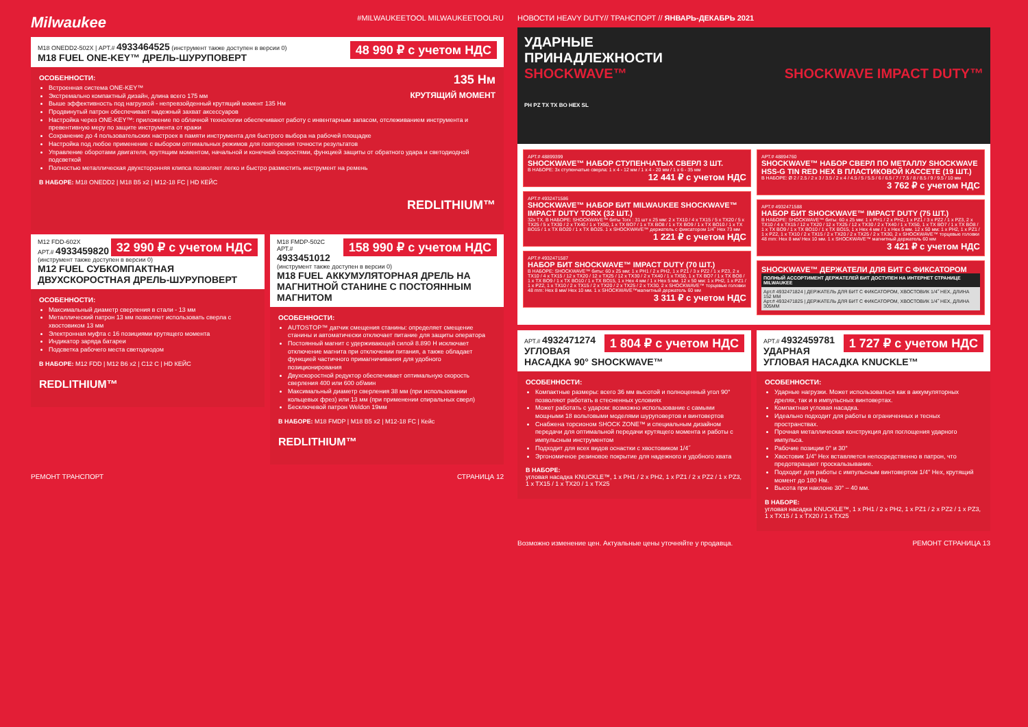Milwaukee #MILWAUKEETOOL MILWAUKEETOOLRU
48 990 ₽ с учетом НДС M18 ONEDD2-502X | АРТ.# 4933464525 (инструмент также доступен в версии 0)
M18 FUEL ONE-KEY™ ДРЕЛЬ-ШУРУПОВЕРТ
135 Нм
КРУТЯЩИЙ МОМЕНТ
ОСОБЕННОСТИ:
Встроенная система ONE-KEY™
Экстремально компактный дизайн, длина всего 175 мм
Выше эффективность под нагрузкой - непревзойденный крутящий момент 135 Нм
Продвинутый патрон обеспечивает надежный захват аксессуаров
Настройка через ONE-KEY™: приложение по облачной технологии обеспечивают работу с инвентарным запасом, отслеживанием инструмента и превентивную меру по защите инструмента от кражи
Сохранение до 4 пользовательских настроек в памяти инструмента для быстрого выбора на рабочей площадке
Настройка под любое применение с выбором оптимальных режимов для повторения точности результатов
Управление оборотами двигателя, крутящим моментом, начальной и конечной скоростями, функцией защиты от обратного удара и светодиодной подсветкой
Полностью металлическая двухсторонняя клипса позволяет легко и быстро разместить инструмент на ремень
В НАБОРЕ: M18 ONEDD2 | M18 B5 x2 | M12-18 FC | HD КЕЙС
REDLITHIUM™
32 990 ₽ с учетом НДС M12 FDD-602X
АРТ.# 4933459820 (инструмент также доступен в версии 0)
M12 FUEL СУБКОМПАКТНАЯ ДВУХСКОРОСТНАЯ ДРЕЛЬ-ШУРУПОВЕРТ
ОСОБЕННОСТИ:
Максимальный диаметр сверления в стали - 13 мм
Металлический патрон 13 мм позволяет использовать сверла с хвостовиком 13 мм
Электронная муфта с 16 позициями крутящего момента
Индикатор заряда батареи
Подсветка рабочего места светодиодом
В НАБОРЕ: M12 FDD | M12 B6 x2 | C12 C | HD КЕЙС
REDLITHIUM™
158 990 ₽ с учетом НДС M18 FMDP-502C
АРТ.# 4933451012 (инструмент также доступен в версии 0)
M18 FUEL АККУМУЛЯТОРНАЯ ДРЕЛЬ НА МАГНИТНОЙ СТАНИНЕ С ПОСТОЯННЫМ МАГНИТОМ
ОСОБЕННОСТИ:
AUTOSTOP™ датчик смещения станины: определяет смещение станины и автоматически отключает питание для защиты оператора
Постоянный магнит с удерживающей силой 8.890 Н исключает отключение магнита при отключении питания, а также обладает функцией частичного примагничивания для удобного позиционирования
Двухскоростной редуктор обеспечивает оптимальную скорость сверления 400 или 600 об\мин
Максимальный диаметр сверления 38 мм (при использовании кольцевых фрез) или 13 мм (при применении спиральных сверл)
Бесключевой патрон Weldon 19мм
В НАБОРЕ: M18 FMDP | M18 B5 x2 | M12-18 FC | Кейс
REDLITHIUM™
РЕМОНТ ТРАНСПОРТ СТРАНИЦА 12
НОВОСТИ HEAVY DUTY// ТРАНСПОРТ // ЯНВАРЬ-ДЕКАБРЬ 2021
УДАРНЫЕ
ПРИНАДЛЕЖНОСТИ
SHOCKWAVE™ SHOCKWAVE IMPACT DUTY™
PH PZ TX TX BO HEX SL
АРТ.# 48899399
SHOCKWAVE™ НАБОР СТУПЕНЧАТЫХ СВЕРЛ 3 ШТ.
В НАБОРЕ: 3х ступенчатые сверла: 1 x 4 - 12 мм / 1 x 4 - 20 мм / 1 x 6 - 35 мм
12 441 ₽ с учетом НДС
АРТ.# 4932471586
SHOCKWAVE™ НАБОР БИТ MILWAUKEE SHOCKWAVE™ IMPACT DUTY TORX (32 ШТ.)
32x TX. В НАБОРЕ: SHOCKWAVE™ биты Torx : 31 шт x 25 мм: 2 x TX10 / 4 x TX15 / 5 x TX20 / 5 x TX25 / 5 x TX30 / 2 x TX40 / 1 x TX50, 1 x TX BO7 / 1 x TX BO8 / 1 x TX BO9 / 1 x TX BO10 / 1 x TX BO15 / 1 x TX BO20 / 1 x TX BO25. 1 x SHOCKWAVE™ держатель с фиксатором 1/4˝ Hex 73 мм
1 221 ₽ с учетом НДС
АРТ.# 4932471587
НАБОР БИТ SHOCKWAVE™ IMPACT DUTY (70 ШТ.)
В НАБОРЕ: SHOCKWAVE™ биты: 60 x 25 мм: 1 x PH1 / 2 x PH2, 1 x PZ1 / 3 x PZ2 / 1 x PZ3, 2 x TX10 / 4 x TX15 / 12 x TX20 / 12 x TX25 / 12 x TX30 / 2 x TX40 / 1 x TX50, 1 x TX BO7 / 1 x TX BO8 / 1 x TX BO9 / 1 x TX BO10 / 1 x TX BO15, 1 x Hex 4 мм / 1 x Hex 5 мм. 12 x 50 мм: 1 x PH2, 1 x PZ1 / 1 x PZ2, 1 x TX10 / 2 x TX15 / 2 x TX20 / 2 x TX25 / 2 x TX30. 2 x SHOCKWAVE™ торцевые головки 48 mm: Hex 8 мм/ Hex 10 мм. 1 x SHOCKWAVE™магнитный держатель 60 мм
3 311 ₽ с учетом НДС
АРТ.# 48894760
SHOCKWAVE™ НАБОР СВЕРЛ ПО МЕТАЛЛУ SHOCKWAVE HSS-G TIN RED HEX В ПЛАСТИКОВОЙ КАССЕТЕ (19 ШТ.)
В НАБОРЕ: Ø 2 / 2.5 / 2 x 3 / 3.5 / 2 x 4 / 4.5 / 5 / 5.5 / 6 / 6.5 / 7 / 7.5 / 8 / 8.5 / 9 / 9.5 / 10 мм
3 762 ₽ с учетом НДС
АРТ.# 4932471588
НАБОР БИТ SHOCKWAVE™ IMPACT DUTY (75 ШТ.)
В НАБОРЕ: SHOCKWAVE™ биты: 60 x 25 мм: 1 x PH1 / 2 x PH2, 1 x PZ1 / 3 x PZ2 / 1 x PZ3, 2 x TX10 / 4 x TX15 / 12 x TX20 / 12 x TX25 / 12 x TX30 / 2 x TX40 / 1 x TX50, 1 x TX BO7 / 1 x TX BO8 / 1 x TX BO9 / 1 x TX BO10 / 1 x TX BO15, 1 x Hex 4 мм / 1 x Hex 5 мм. 12 x 50 мм: 1 x PH2, 1 x PZ1 / 1 x PZ2, 1 x TX10 / 2 x TX15 / 2 x TX20 / 2 x TX25 / 2 x TX30, 2 x SHOCKWAVE™ торцевые головки 48 mm: Hex 8 мм/ Hex 10 мм. 1 x SHOCKWAVE™ магнитный держатель 60 мм
3 421 ₽ с учетом НДС
SHOCKWAVE™ ДЕРЖАТЕЛИ ДЛЯ БИТ С ФИКСАТОРОМ
ПОЛНЫЙ АССОРТИМЕНТ ДЕРЖАТЕЛЕЙ БИТ ДОСТУПЕН НА ИНТЕРНЕТ СТРАНИЦЕ MILWAUKEE
Арт.# 4932471824 | ДЕРЖАТЕЛЬ ДЛЯ БИТ С ФИКСАТОРОМ, ХВОСТОВИК 1/4˝ HEX, ДЛИНА 152 ММ
Арт.# 4932471825 | ДЕРЖАТЕЛЬ ДЛЯ БИТ С ФИКСАТОРОМ, ХВОСТОВИК 1/4˝ HEX, ДЛИНА 305ММ
1 804 ₽ с учетом НДС АРТ.# 4932471274
УГЛОВАЯ НАСАДКА 90° SHOCKWAVE™
ОСОБЕННОСТИ:
Компактные размеры: всего 36 мм высотой и полноценный угол 90° позволяют работать в стесненных условиях
Может работать с ударом: возможно использование с самыми мощными 18 вольтовыми моделями шуруповертов и винтовертов
Снабжена торсионом SHOCK ZONE™ и специальным дизайном передачи для оптимальной передачи крутящего момента и работы с импульсным инструментом
Подходит для всех видов оснастки с хвостовиком 1/4˝
Эргономичное резиновое покрытие для надежного и удобного хвата
В НАБОРЕ:
угловая насадка KNUCKLE™, 1 x PH1 / 2 x PH2, 1 x PZ1 / 2 x PZ2 / 1 x PZ3, 1 x TX15 / 1 x TX20 / 1 x TX25
1 727 ₽ с учетом НДС АРТ.# 4932459781
УДАРНАЯ УГЛОВАЯ НАСАДКА KNUCKLE™
ОСОБЕННОСТИ:
Ударные нагрузки. Может использоваться как в аккумуляторных дрелях, так и в импульсных винтовертах.
Компактная угловая насадка.
Идеально подходит для работы в ограниченных и тесных пространствах.
Прочная металлическая конструкция для поглощения ударного импульса.
Рабочие позиции 0° и 30°
Хвостовик 1/4" Hex вставляется непосредственно в патрон, что предотвращает проскальзывание.
Подходит для работы с импульсным винтовертом 1/4" Hex, крутящий момент до 180 Нм.
Высота при наклоне 30° – 40 мм.
В НАБОРЕ:
угловая насадка KNUCKLE™, 1 x PH1 / 2 x PH2, 1 x PZ1 / 2 x PZ2 / 1 x PZ3, 1 x TX15 / 1 x TX20 / 1 x TX25
Возможно изменение цен. Актуальные цены уточняйте у продавца. РЕМОНТ СТРАНИЦА 13